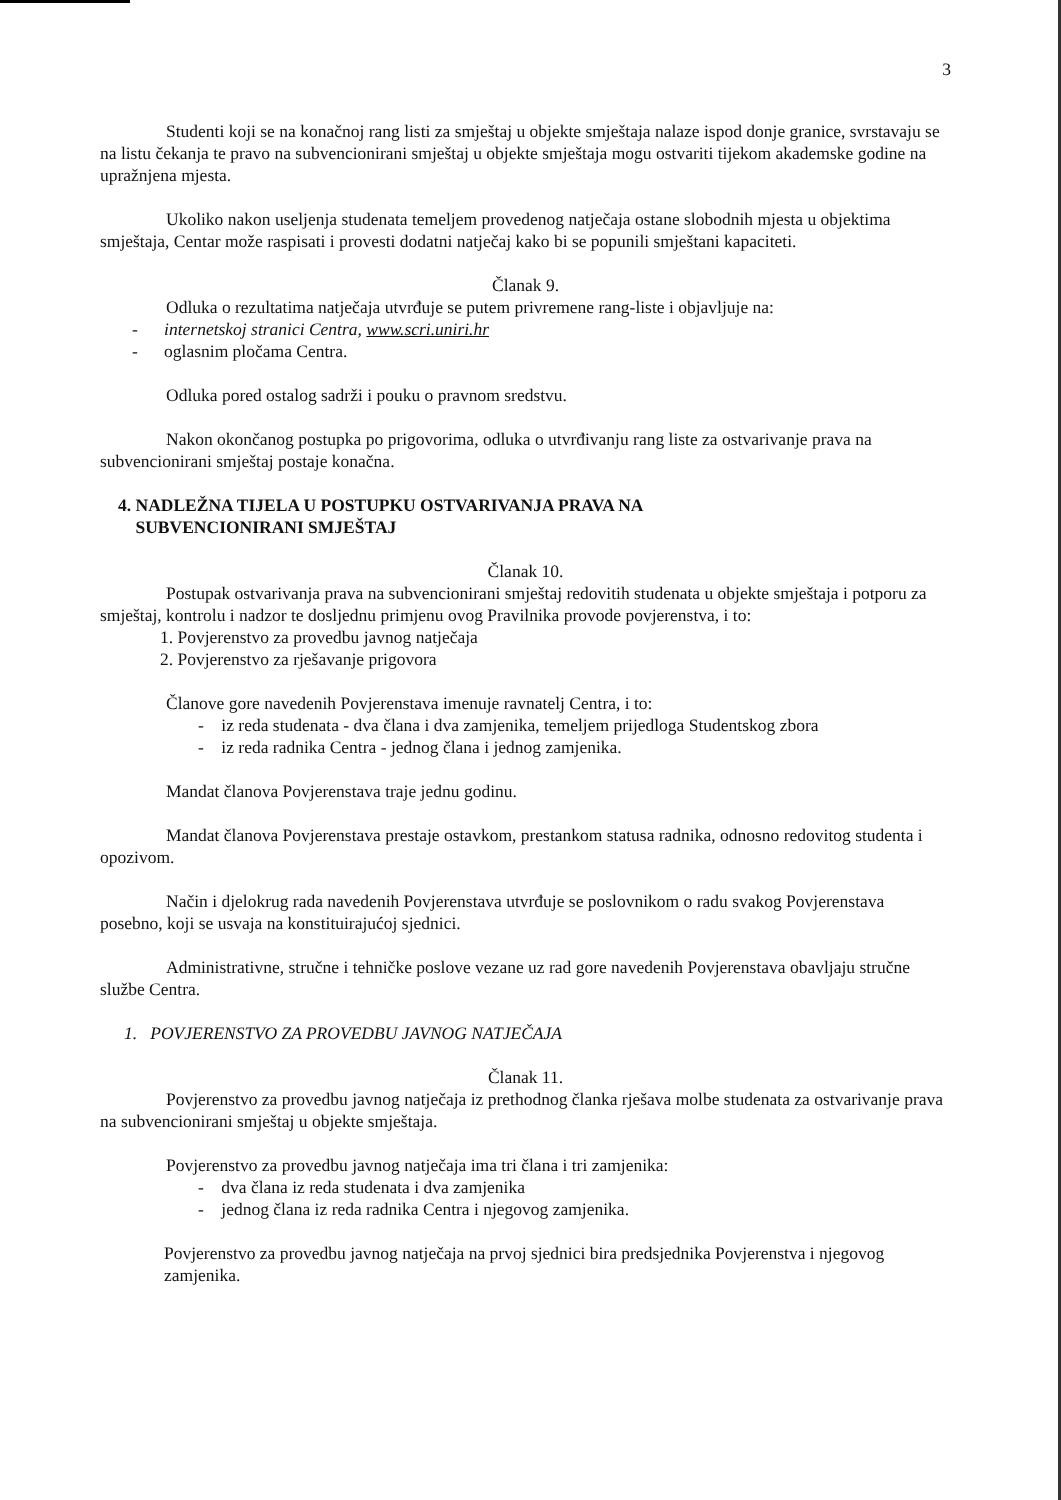3
Studenti koji se na konačnoj rang listi za smještaj u objekte smještaja nalaze ispod donje granice, svrstavaju se na listu čekanja te pravo na subvencionirani smještaj u objekte smještaja mogu ostvariti tijekom akademske godine na upražnjena mjesta.
Ukoliko nakon useljenja studenata temeljem provedenog natječaja ostane slobodnih mjesta u objektima smještaja, Centar može raspisati i provesti dodatni natječaj kako bi se popunili smještani kapaciteti.
Članak 9.
Odluka o rezultatima natječaja utvrđuje se putem privremene rang-liste i objavljuje na:
- internetskoj stranici Centra, www.scri.uniri.hr
- oglasnim pločama Centra.
Odluka pored ostalog sadrži i pouku o pravnom sredstvu.
Nakon okončanog postupka po prigovorima, odluka o utvrđivanju rang liste za ostvarivanje prava na subvencionirani smještaj postaje konačna.
4. NADLEŽNA TIJELA U POSTUPKU OSTVARIVANJA PRAVA NA
SUBVENCIONIRANI SMJEŠTAJ
Članak 10.
Postupak ostvarivanja prava na subvencionirani smještaj redovitih studenata u objekte smještaja i potporu za smještaj, kontrolu i nadzor te dosljednu primjenu ovog Pravilnika provode povjerenstva, i to:
1. Povjerenstvo za provedbu javnog natječaja
2. Povjerenstvo za rješavanje prigovora
Članove gore navedenih Povjerenstava imenuje ravnatelj Centra, i to:
- iz reda studenata - dva člana i dva zamjenika, temeljem prijedloga Studentskog zbora
- iz reda radnika Centra - jednog člana i jednog zamjenika.
Mandat članova Povjerenstava traje jednu godinu.
Mandat članova Povjerenstava prestaje ostavkom, prestankom statusa radnika, odnosno redovitog studenta i opozivom.
Način i djelokrug rada navedenih Povjerenstava utvrđuje se poslovnikom o radu svakog Povjerenstava posebno, koji se usvaja na konstituirajućoj sjednici.
Administrativne, stručne i tehničke poslove vezane uz rad gore navedenih Povjerenstava obavljaju stručne službe Centra.
1. POVJERENSTVO ZA PROVEDBU JAVNOG NATJEČAJA
Članak 11.
Povjerenstvo za provedbu javnog natječaja iz prethodnog članka rješava molbe studenata za ostvarivanje prava na subvencionirani smještaj u objekte smještaja.
Povjerenstvo za provedbu javnog natječaja ima tri člana i tri zamjenika:
- dva člana iz reda studenata i dva zamjenika
- jednog člana iz reda radnika Centra i njegovog zamjenika.
Povjerenstvo za provedbu javnog natječaja na prvoj sjednici bira predsjednika Povjerenstva i njegovog zamjenika.